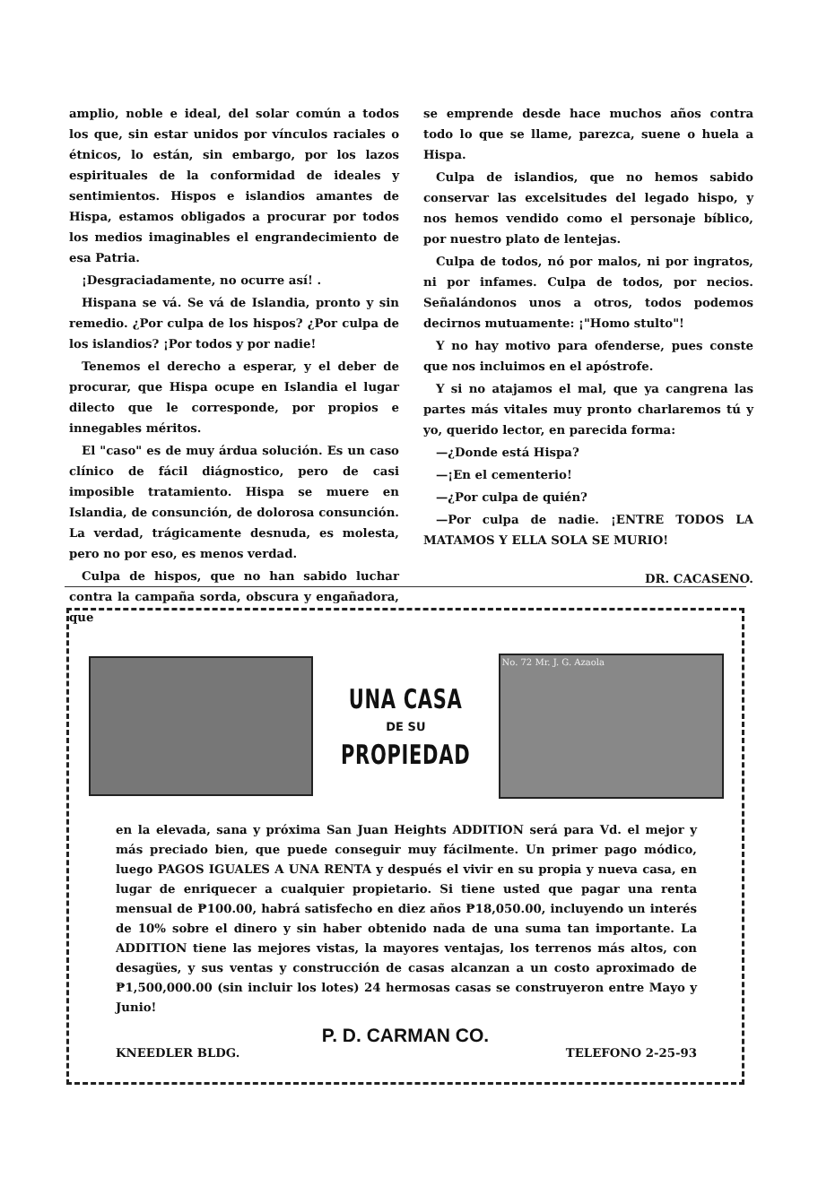amplio, noble e ideal, del solar común a todos los que, sin estar unidos por vínculos raciales o étnicos, lo están, sin embargo, por los lazos espirituales de la conformidad de ideales y sentimientos. Hispos e islandios amantes de Hispa, estamos obligados a procurar por todos los medios imaginables el engrandecimiento de esa Patria.
¡Desgraciadamente, no ocurre así! .
Hispana se vá. Se vá de Islandia, pronto y sin remedio. ¿Por culpa de los hispos? ¿Por culpa de los islandios? ¡Por todos y por nadie!
Tenemos el derecho a esperar, y el deber de procurar, que Hispa ocupe en Islandia el lugar dilecto que le corresponde, por propios e innegables méritos.
El "caso" es de muy árdua solución. Es un caso clínico de fácil diágnostico, pero de casi imposible tratamiento. Hispa se muere en Islandia, de consunción, de dolorosa consunción. La verdad, trágicamente desnuda, es molesta, pero no por eso, es menos verdad.
Culpa de hispos, que no han sabido luchar contra la campaña sorda, obscura y engañadora, que
se emprende desde hace muchos años contra todo lo que se llame, parezca, suene o huela a Hispa.
Culpa de islandios, que no hemos sabido conservar las excelsitudes del legado hispo, y nos hemos vendido como el personaje bíblico, por nuestro plato de lentejas.
Culpa de todos, nó por malos, ni por ingratos, ni por infames. Culpa de todos, por necios. Señalándonos unos a otros, todos podemos decirnos mutuamente: ¡"Homo stulto"!
Y no hay motivo para ofenderse, pues conste que nos incluimos en el apóstrofe.
Y si no atajamos el mal, que ya cangrena las partes más vitales muy pronto charlaremos tú y yo, querido lector, en parecida forma:
—¿Donde está Hispa?
—¡En el cementerio!
—¿Por culpa de quién?
—Por culpa de nadie. ¡ENTRE TODOS LA MATAMOS Y ELLA SOLA SE MURIO!
DR. CACASENO.
UNA CASA
DE SU
PROPIEDAD
No. 72 Mr. J. G. Azaola
en la elevada, sana y próxima San Juan Heights ADDITION será para Vd. el mejor y más preciado bien, que puede conseguir muy fácilmente. Un primer pago módico, luego PAGOS IGUALES A UNA RENTA y después el vivir en su propia y nueva casa, en lugar de enriquecer a cualquier propietario. Si tiene usted que pagar una renta mensual de ₱100.00, habrá satisfecho en diez años ₱18,050.00, incluyendo un interés de 10% sobre el dinero y sin haber obtenido nada de una suma tan importante. La ADDITION tiene las mejores vistas, la mayores ventajas, los terrenos más altos, con desagües, y sus ventas y construcción de casas alcanzan a un costo aproximado de ₱1,500,000.00 (sin incluir los lotes) 24 hermosas casas se construyeron entre Mayo y Junio!
P. D. CARMAN CO.
KNEEDLER BLDG. TELEFONO 2-25-93